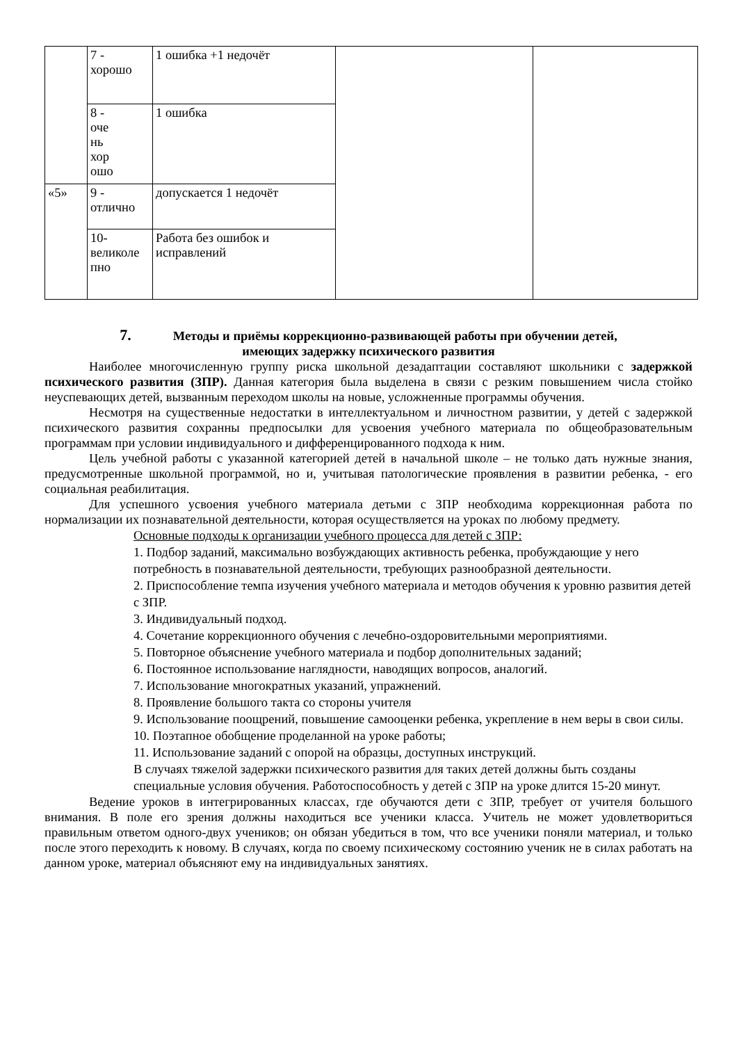| | 7 - хорошо | 1 ошибка +1 недочёт | | |
| | 8 - оче нь хор ошо | 1 ошибка | | |
| «5» | 9 - отлично | допускается 1 недочёт | | |
| | 10- великоле пно | Работа без ошибок и исправлений | | |
7. Методы и приёмы коррекционно-развивающей работы при обучении детей,
имеющих задержку психического развития
Наиболее многочисленную группу риска школьной дезадаптации составляют школьники с задержкой психического развития (ЗПР). Данная категория была выделена в связи с резким повышением числа стойко неуспевающих детей, вызванным переходом школы на новые, усложненные программы обучения.
Несмотря на существенные недостатки в интеллектуальном и личностном развитии, у детей с задержкой психического развития сохранны предпосылки для усвоения учебного материала по общеобразовательным программам при условии индивидуального и дифференцированного подхода к ним.
Цель учебной работы с указанной категорией детей в начальной школе – не только дать нужные знания, предусмотренные школьной программой, но и, учитывая патологические проявления в развитии ребенка, - его социальная реабилитация.
Для успешного усвоения учебного материала детьми с ЗПР необходима коррекционная работа по нормализации их познавательной деятельности, которая осуществляется на уроках по любому предмету.
Основные подходы к организации учебного процесса для детей с ЗПР:
1. Подбор заданий, максимально возбуждающих активность ребенка, пробуждающие у него потребность в познавательной деятельности, требующих разнообразной деятельности.
2. Приспособление темпа изучения учебного материала и методов обучения к уровню развития детей с ЗПР.
3. Индивидуальный подход.
4. Сочетание коррекционного обучения с лечебно-оздоровительными мероприятиями.
5. Повторное объяснение учебного материала и подбор дополнительных заданий;
6. Постоянное использование наглядности, наводящих вопросов, аналогий.
7. Использование многократных указаний, упражнений.
8. Проявление большого такта со стороны учителя
9. Использование поощрений, повышение самооценки ребенка, укрепление в нем веры в свои силы.
10. Поэтапное обобщение проделанной на уроке работы;
11. Использование заданий с опорой на образцы, доступных инструкций.
В случаях тяжелой задержки психического развития для таких детей должны быть созданы специальные условия обучения. Работоспособность у детей с ЗПР на уроке длится 15-20 минут.
Ведение уроков в интегрированных классах, где обучаются дети с ЗПР, требует от учителя большого внимания. В поле его зрения должны находиться все ученики класса. Учитель не может удовлетвориться правильным ответом одного-двух учеников; он обязан убедиться в том, что все ученики поняли материал, и только после этого переходить к новому. В случаях, когда по своему психическому состоянию ученик не в силах работать на данном уроке, материал объясняют ему на индивидуальных занятиях.